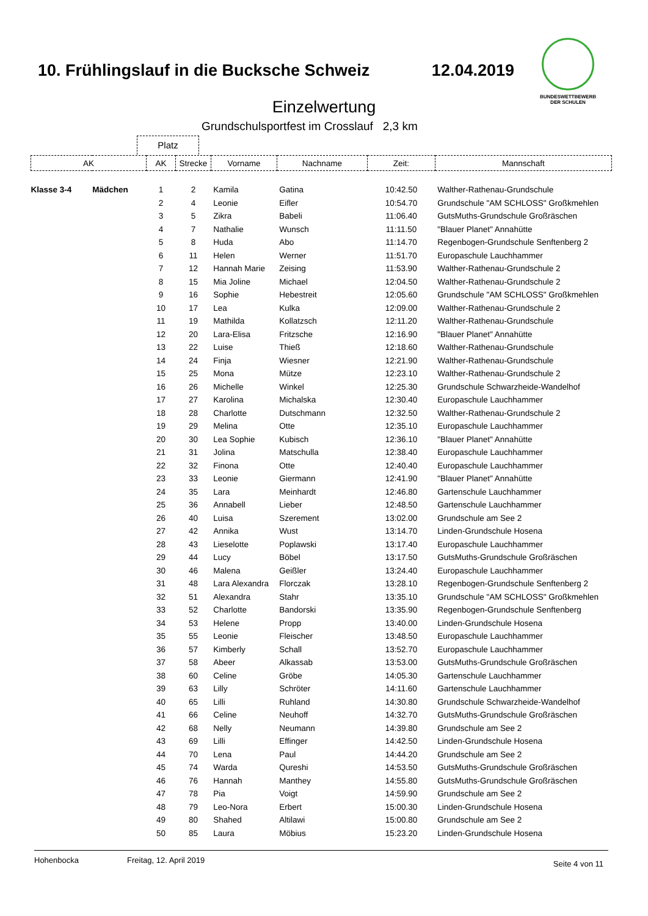10. Frühlingslauf in die Bucksche Schweiz 12.04.2019
BUNDESWETTBEWERB
DER SCHULEN
Einzelwertung
Grundschulsportfest im Crosslauf 2,3 km
Platz
| AK | | AK | Strecke | Vorname | Nachname | Zeit: | Mannschaft |
| --- | --- | --- | --- | --- | --- | --- | --- |
| Klasse 3-4 | Mädchen | 1 | 2 | Kamila | Gatina | 10:42.50 | Walther-Rathenau-Grundschule |
| | | 2 | 4 | Leonie | Eifler | 10:54.70 | Grundschule "AM SCHLOSS" Großkmehlen |
| | | 3 | 5 | Zikra | Babeli | 11:06.40 | GutsMuths-Grundschule Großräschen |
| | | 4 | 7 | Nathalie | Wunsch | 11:11.50 | "Blauer Planet" Annahütte |
| | | 5 | 8 | Huda | Abo | 11:14.70 | Regenbogen-Grundschule Senftenberg 2 |
| | | 6 | 11 | Helen | Werner | 11:51.70 | Europaschule Lauchhammer |
| | | 7 | 12 | Hannah Marie | Zeising | 11:53.90 | Walther-Rathenau-Grundschule 2 |
| | | 8 | 15 | Mia Joline | Michael | 12:04.50 | Walther-Rathenau-Grundschule 2 |
| | | 9 | 16 | Sophie | Hebestreit | 12:05.60 | Grundschule "AM SCHLOSS" Großkmehlen |
| | | 10 | 17 | Lea | Kulka | 12:09.00 | Walther-Rathenau-Grundschule 2 |
| | | 11 | 19 | Mathilda | Kollatzsch | 12:11.20 | Walther-Rathenau-Grundschule |
| | | 12 | 20 | Lara-Elisa | Fritzsche | 12:16.90 | "Blauer Planet" Annahütte |
| | | 13 | 22 | Luise | Thieß | 12:18.60 | Walther-Rathenau-Grundschule |
| | | 14 | 24 | Finja | Wiesner | 12:21.90 | Walther-Rathenau-Grundschule |
| | | 15 | 25 | Mona | Mütze | 12:23.10 | Walther-Rathenau-Grundschule 2 |
| | | 16 | 26 | Michelle | Winkel | 12:25.30 | Grundschule Schwarzheide-Wandelhof |
| | | 17 | 27 | Karolina | Michalska | 12:30.40 | Europaschule Lauchhammer |
| | | 18 | 28 | Charlotte | Dutschmann | 12:32.50 | Walther-Rathenau-Grundschule 2 |
| | | 19 | 29 | Melina | Otte | 12:35.10 | Europaschule Lauchhammer |
| | | 20 | 30 | Lea Sophie | Kubisch | 12:36.10 | "Blauer Planet" Annahütte |
| | | 21 | 31 | Jolina | Matschulla | 12:38.40 | Europaschule Lauchhammer |
| | | 22 | 32 | Finona | Otte | 12:40.40 | Europaschule Lauchhammer |
| | | 23 | 33 | Leonie | Giermann | 12:41.90 | "Blauer Planet" Annahütte |
| | | 24 | 35 | Lara | Meinhardt | 12:46.80 | Gartenschule Lauchhammer |
| | | 25 | 36 | Annabell | Lieber | 12:48.50 | Gartenschule Lauchhammer |
| | | 26 | 40 | Luisa | Szerement | 13:02.00 | Grundschule am See 2 |
| | | 27 | 42 | Annika | Wust | 13:14.70 | Linden-Grundschule Hosena |
| | | 28 | 43 | Lieselotte | Poplawski | 13:17.40 | Europaschule Lauchhammer |
| | | 29 | 44 | Lucy | Böbel | 13:17.50 | GutsMuths-Grundschule Großräschen |
| | | 30 | 46 | Malena | Geißler | 13:24.40 | Europaschule Lauchhammer |
| | | 31 | 48 | Lara Alexandra | Florczak | 13:28.10 | Regenbogen-Grundschule Senftenberg 2 |
| | | 32 | 51 | Alexandra | Stahr | 13:35.10 | Grundschule "AM SCHLOSS" Großkmehlen |
| | | 33 | 52 | Charlotte | Bandorski | 13:35.90 | Regenbogen-Grundschule Senftenberg |
| | | 34 | 53 | Helene | Propp | 13:40.00 | Linden-Grundschule Hosena |
| | | 35 | 55 | Leonie | Fleischer | 13:48.50 | Europaschule Lauchhammer |
| | | 36 | 57 | Kimberly | Schall | 13:52.70 | Europaschule Lauchhammer |
| | | 37 | 58 | Abeer | Alkassab | 13:53.00 | GutsMuths-Grundschule Großräschen |
| | | 38 | 60 | Celine | Gröbe | 14:05.30 | Gartenschule Lauchhammer |
| | | 39 | 63 | Lilly | Schröter | 14:11.60 | Gartenschule Lauchhammer |
| | | 40 | 65 | Lilli | Ruhland | 14:30.80 | Grundschule Schwarzheide-Wandelhof |
| | | 41 | 66 | Celine | Neuhoff | 14:32.70 | GutsMuths-Grundschule Großräschen |
| | | 42 | 68 | Nelly | Neumann | 14:39.80 | Grundschule am See 2 |
| | | 43 | 69 | Lilli | Effinger | 14:42.50 | Linden-Grundschule Hosena |
| | | 44 | 70 | Lena | Paul | 14:44.20 | Grundschule am See 2 |
| | | 45 | 74 | Warda | Qureshi | 14:53.50 | GutsMuths-Grundschule Großräschen |
| | | 46 | 76 | Hannah | Manthey | 14:55.80 | GutsMuths-Grundschule Großräschen |
| | | 47 | 78 | Pia | Voigt | 14:59.90 | Grundschule am See 2 |
| | | 48 | 79 | Leo-Nora | Erbert | 15:00.30 | Linden-Grundschule Hosena |
| | | 49 | 80 | Shahed | Altilawi | 15:00.80 | Grundschule am See 2 |
| | | 50 | 85 | Laura | Möbius | 15:23.20 | Linden-Grundschule Hosena |
Hohenbocka Freitag, 12. April 2019 Seite 4 von 11